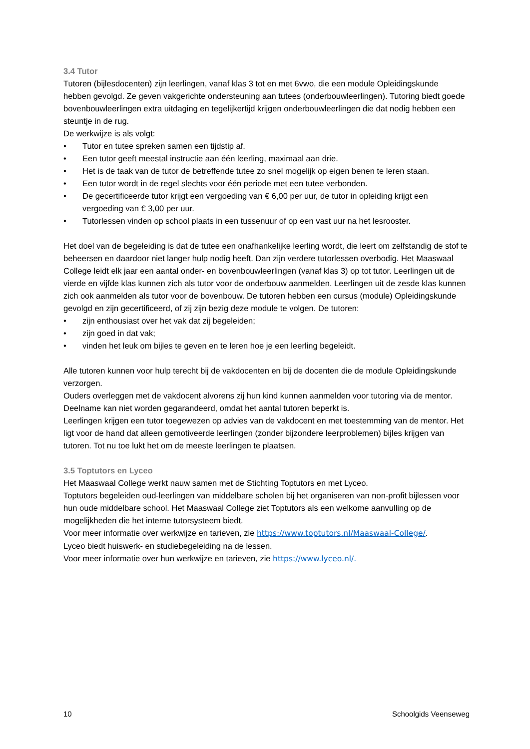3.4 Tutor
Tutoren (bijlesdocenten) zijn leerlingen, vanaf klas 3 tot en met 6vwo, die een module Opleidingskunde hebben gevolgd. Ze geven vakgerichte ondersteuning aan tutees (onderbouwleerlingen). Tutoring biedt goede bovenbouwleerlingen extra uitdaging en tegelijkertijd krijgen onderbouwleerlingen die dat nodig hebben een steuntje in de rug.
De werkwijze is als volgt:
• Tutor en tutee spreken samen een tijdstip af.
• Een tutor geeft meestal instructie aan één leerling, maximaal aan drie.
• Het is de taak van de tutor de betreffende tutee zo snel mogelijk op eigen benen te leren staan.
• Een tutor wordt in de regel slechts voor één periode met een tutee verbonden.
• De gecertificeerde tutor krijgt een vergoeding van € 6,00 per uur, de tutor in opleiding krijgt een vergoeding van € 3,00 per uur.
• Tutorlessen vinden op school plaats in een tussenuur of op een vast uur na het lesrooster.
Het doel van de begeleiding is dat de tutee een onafhankelijke leerling wordt, die leert om zelfstandig de stof te beheersen en daardoor niet langer hulp nodig heeft. Dan zijn verdere tutorlessen overbodig. Het Maaswaal College leidt elk jaar een aantal onder- en bovenbouwleerlingen (vanaf klas 3) op tot tutor. Leerlingen uit de vierde en vijfde klas kunnen zich als tutor voor de onderbouw aanmelden. Leerlingen uit de zesde klas kunnen zich ook aanmelden als tutor voor de bovenbouw. De tutoren hebben een cursus (module) Opleidingskunde gevolgd en zijn gecertificeerd, of zij zijn bezig deze module te volgen. De tutoren:
• zijn enthousiast over het vak dat zij begeleiden;
• zijn goed in dat vak;
• vinden het leuk om bijles te geven en te leren hoe je een leerling begeleidt.
Alle tutoren kunnen voor hulp terecht bij de vakdocenten en bij de docenten die de module Opleidingskunde verzorgen.
Ouders overleggen met de vakdocent alvorens zij hun kind kunnen aanmelden voor tutoring via de mentor. Deelname kan niet worden gegarandeerd, omdat het aantal tutoren beperkt is.
Leerlingen krijgen een tutor toegewezen op advies van de vakdocent en met toestemming van de mentor. Het ligt voor de hand dat alleen gemotiveerde leerlingen (zonder bijzondere leerproblemen) bijles krijgen van tutoren. Tot nu toe lukt het om de meeste leerlingen te plaatsen.
3.5 Toptutors en Lyceo
Het Maaswaal College werkt nauw samen met de Stichting Toptutors en met Lyceo.
Toptutors begeleiden oud-leerlingen van middelbare scholen bij het organiseren van non-profit bijlessen voor hun oude middelbare school. Het Maaswaal College ziet Toptutors als een welkome aanvulling op de mogelijkheden die het interne tutorsysteem biedt.
Voor meer informatie over werkwijze en tarieven, zie https://www.toptutors.nl/Maaswaal-College/.
Lyceo biedt huiswerk- en studiebegeleiding na de lessen.
Voor meer informatie over hun werkwijze en tarieven, zie https://www.lyceo.nl/.
10 Schoolgids Veenseweg